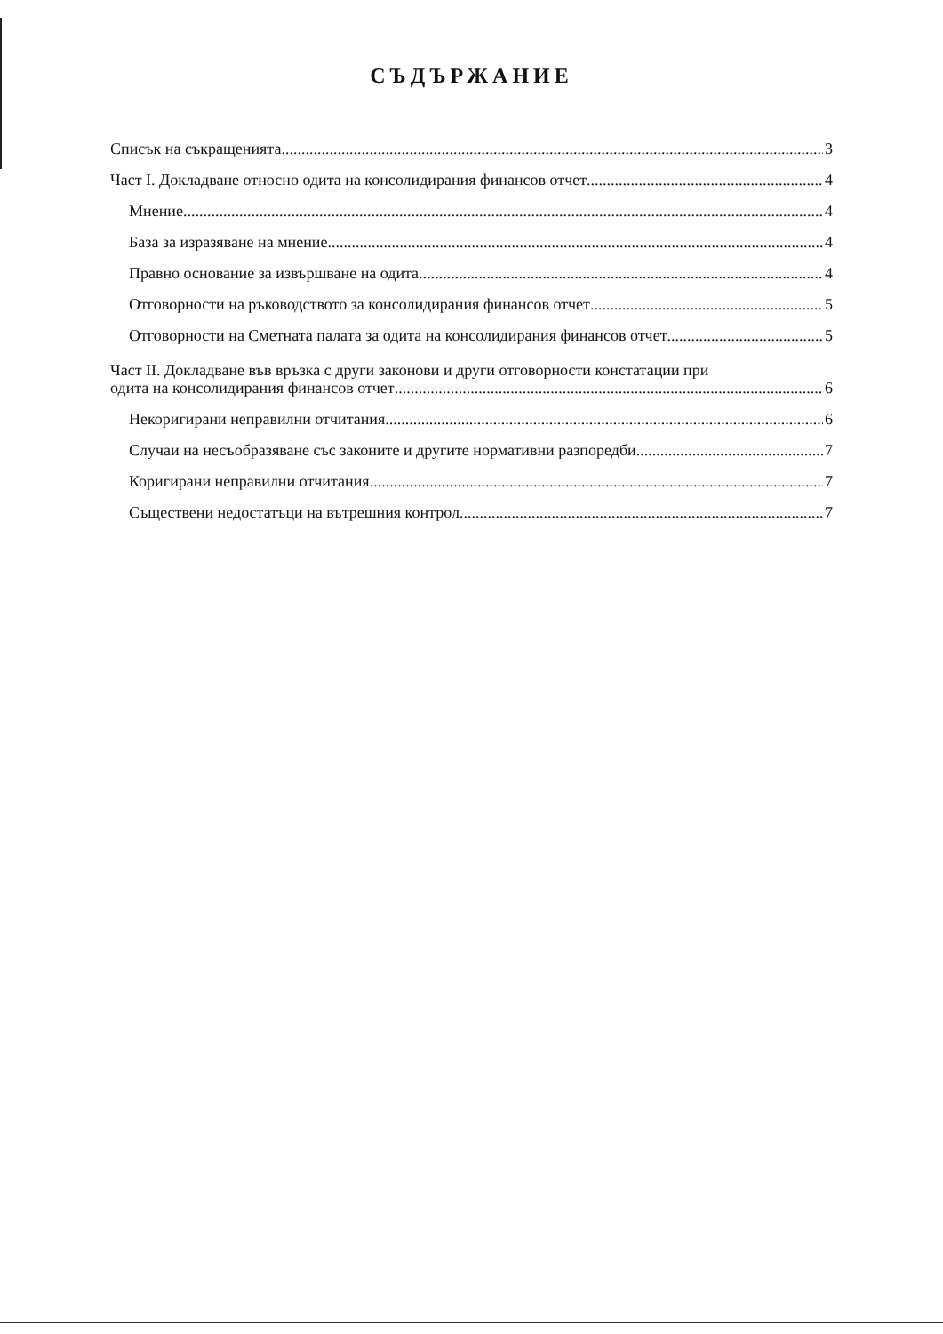СЪДЪРЖАНИЕ
Списък на съкращенията 3
Част I. Докладване относно одита на консолидирания финансов отчет 4
Мнение 4
База за изразяване на мнение 4
Правно основание за извършване на одита 4
Отговорности на ръководството за консолидирания финансов отчет 5
Отговорности на Сметната палата за одита на консолидирания финансов отчет 5
Част II. Докладване във връзка с други законови и други отговорности констатации при
одита на консолидирания финансов отчет 6
Некоригирани неправилни отчитания 6
Случаи на несъобразяване със законите и другите нормативни разпоредби 7
Коригирани неправилни отчитания 7
Съществени недостатъци на вътрешния контрол 7